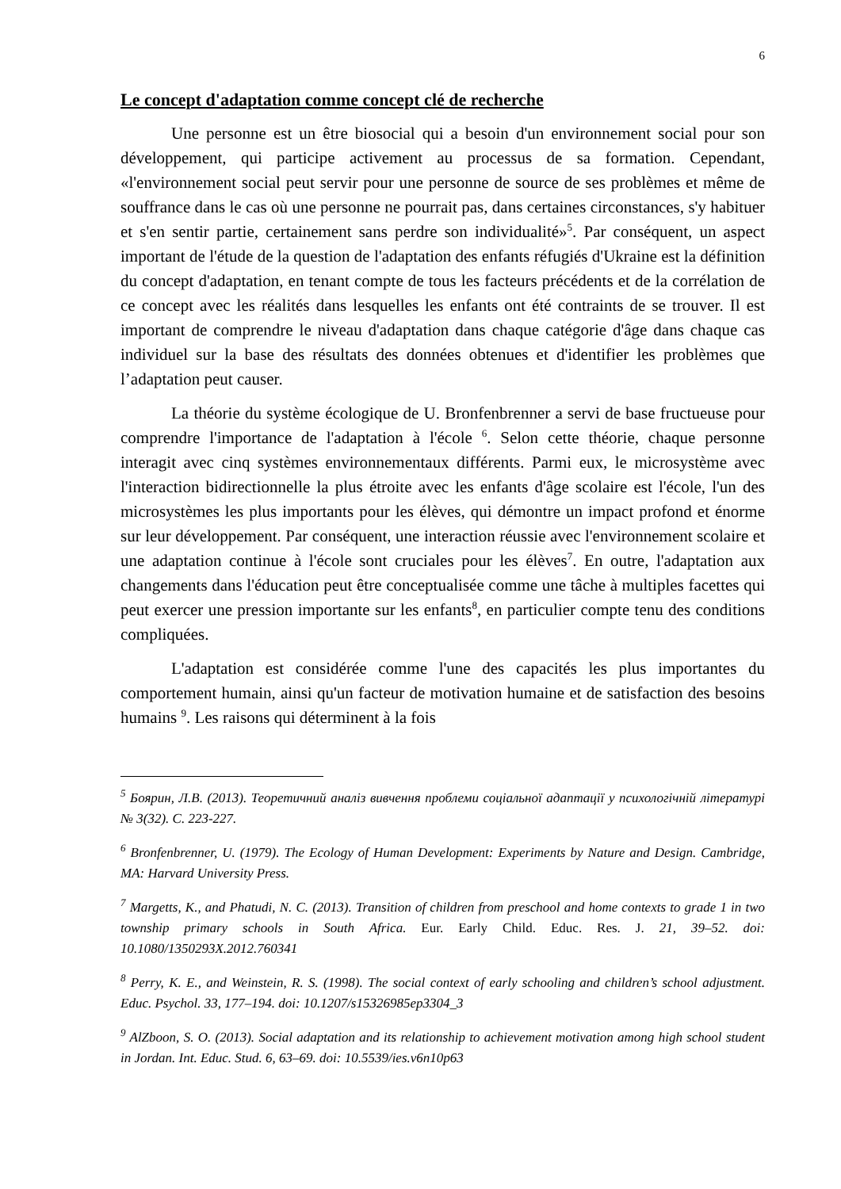6
Le concept d'adaptation comme concept clé de recherche
Une personne est un être biosocial qui a besoin d'un environnement social pour son développement, qui participe activement au processus de sa formation. Cependant, «l'environnement social peut servir pour une personne de source de ses problèmes et même de souffrance dans le cas où une personne ne pourrait pas, dans certaines circonstances, s'y habituer et s'en sentir partie, certainement sans perdre son individualité»<sup>5</sup>. Par conséquent, un aspect important de l'étude de la question de l'adaptation des enfants réfugiés d'Ukraine est la définition du concept d'adaptation, en tenant compte de tous les facteurs précédents et de la corrélation de ce concept avec les réalités dans lesquelles les enfants ont été contraints de se trouver. Il est important de comprendre le niveau d'adaptation dans chaque catégorie d'âge dans chaque cas individuel sur la base des résultats des données obtenues et d'identifier les problèmes que l’adaptation peut causer.
La théorie du système écologique de U. Bronfenbrenner a servi de base fructueuse pour comprendre l'importance de l'adaptation à l'école <sup>6</sup>. Selon cette théorie, chaque personne interagit avec cinq systèmes environnementaux différents. Parmi eux, le microsystème avec l'interaction bidirectionnelle la plus étroite avec les enfants d'âge scolaire est l'école, l'un des microsystèmes les plus importants pour les élèves, qui démontre un impact profond et énorme sur leur développement. Par conséquent, une interaction réussie avec l'environnement scolaire et une adaptation continue à l'école sont cruciales pour les élèves<sup>7</sup>. En outre, l'adaptation aux changements dans l'éducation peut être conceptualisée comme une tâche à multiples facettes qui peut exercer une pression importante sur les enfants<sup>8</sup>, en particulier compte tenu des conditions compliquées.
L'adaptation est considérée comme l'une des capacités les plus importantes du comportement humain, ainsi qu'un facteur de motivation humaine et de satisfaction des besoins humains <sup>9</sup>. Les raisons qui déterminent à la fois
<sup>5</sup> Боярин, Л.В. (2013). Теоретичний аналіз вивчення проблеми соціальної адаптації у психологічній літературі № 3(32). С. 223-227.
<sup>6</sup> Bronfenbrenner, U. (1979). The Ecology of Human Development: Experiments by Nature and Design. Cambridge, MA: Harvard University Press.
<sup>7</sup> Margetts, K., and Phatudi, N. C. (2013). Transition of children from preschool and home contexts to grade 1 in two township primary schools in South Africa. Eur. Early Child. Educ. Res. J. 21, 39–52. doi: 10.1080/1350293X.2012.760341
<sup>8</sup> Perry, K. E., and Weinstein, R. S. (1998). The social context of early schooling and children’s school adjustment. Educ. Psychol. 33, 177–194. doi: 10.1207/s15326985ep3304_3
<sup>9</sup> AlZboon, S. O. (2013). Social adaptation and its relationship to achievement motivation among high school student in Jordan. Int. Educ. Stud. 6, 63–69. doi: 10.5539/ies.v6n10p63